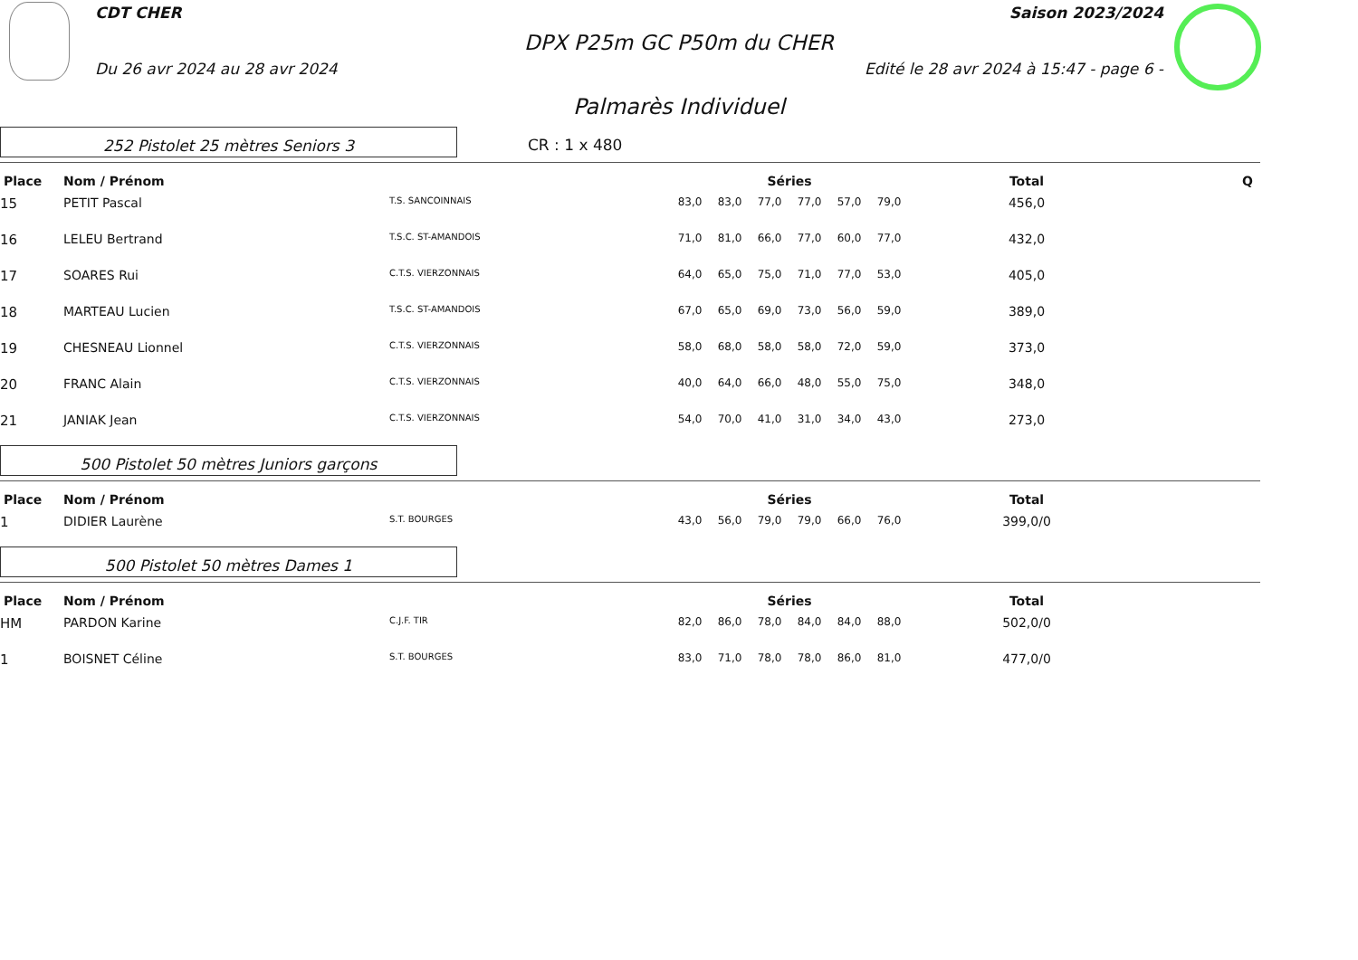CDT CHER Saison 2023/2024
DPX P25m GC P50m du CHER
Du 26 avr 2024 au 28 avr 2024 Edité le 28 avr 2024 à 15:47 - page 6 -
Palmarès Individuel
252 Pistolet 25 mètres Seniors 3
CR : 1 x 480
| Place | Nom / Prénom | | | Séries | | | | | | | Total | Q |
| --- | --- | --- | --- | --- | --- | --- | --- | --- | --- | --- | --- | --- |
| 15 | PETIT Pascal | T.S. SANCOINNAIS | | 83,0 | 83,0 | 77,0 | 77,0 | 57,0 | 79,0 | | 456,0 | |
| 16 | LELEU Bertrand | T.S.C. ST-AMANDOIS | | 71,0 | 81,0 | 66,0 | 77,0 | 60,0 | 77,0 | | 432,0 | |
| 17 | SOARES Rui | C.T.S. VIERZONNAIS | | 64,0 | 65,0 | 75,0 | 71,0 | 77,0 | 53,0 | | 405,0 | |
| 18 | MARTEAU Lucien | T.S.C. ST-AMANDOIS | | 67,0 | 65,0 | 69,0 | 73,0 | 56,0 | 59,0 | | 389,0 | |
| 19 | CHESNEAU Lionnel | C.T.S. VIERZONNAIS | | 58,0 | 68,0 | 58,0 | 58,0 | 72,0 | 59,0 | | 373,0 | |
| 20 | FRANC Alain | C.T.S. VIERZONNAIS | | 40,0 | 64,0 | 66,0 | 48,0 | 55,0 | 75,0 | | 348,0 | |
| 21 | JANIAK Jean | C.T.S. VIERZONNAIS | | 54,0 | 70,0 | 41,0 | 31,0 | 34,0 | 43,0 | | 273,0 | |
500 Pistolet 50 mètres Juniors garçons
| Place | Nom / Prénom | | | Séries | | | | | | | Total | |
| --- | --- | --- | --- | --- | --- | --- | --- | --- | --- | --- | --- | --- |
| 1 | DIDIER Laurène | S.T. BOURGES | | 43,0 | 56,0 | 79,0 | 79,0 | 66,0 | 76,0 | | 399,0/0 | |
500 Pistolet 50 mètres Dames 1
| Place | Nom / Prénom | | | Séries | | | | | | | Total | |
| --- | --- | --- | --- | --- | --- | --- | --- | --- | --- | --- | --- | --- |
| HM | PARDON Karine | C.J.F. TIR | | 82,0 | 86,0 | 78,0 | 84,0 | 84,0 | 88,0 | | 502,0/0 | |
| 1 | BOISNET Céline | S.T. BOURGES | | 83,0 | 71,0 | 78,0 | 78,0 | 86,0 | 81,0 | | 477,0/0 | |